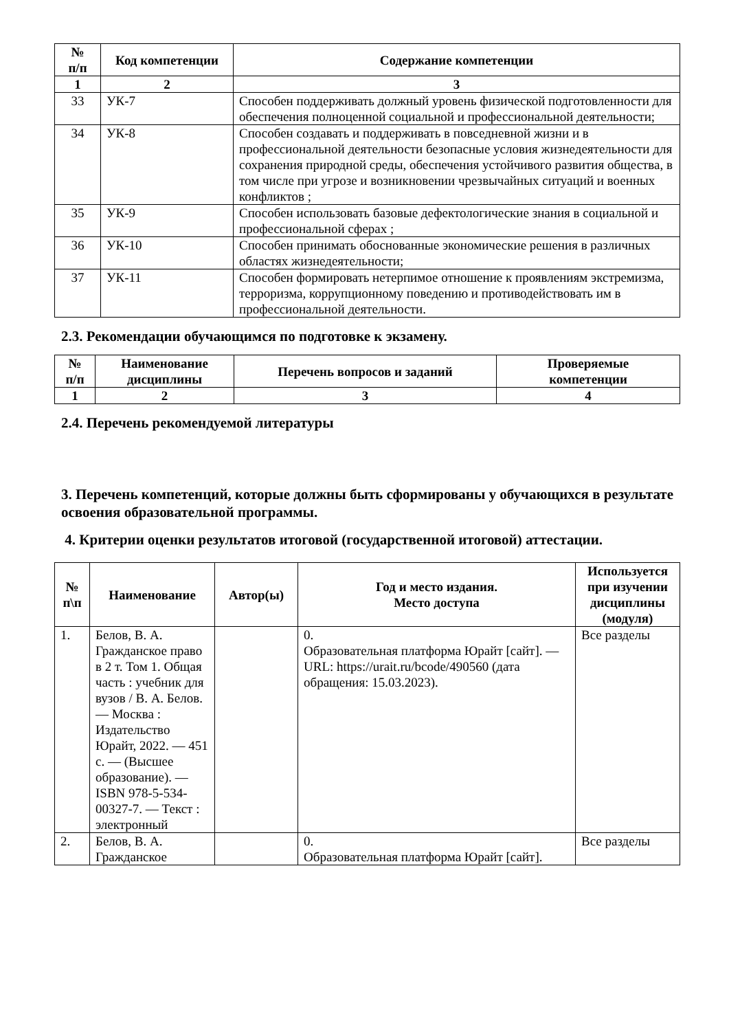| № п/п | Код компетенции | Содержание компетенции |
| --- | --- | --- |
| 1 | 2 | 3 |
| 33 | УК-7 | Способен поддерживать должный уровень физической подготовленности для обеспечения полноценной социальной и профессиональной деятельности; |
| 34 | УК-8 | Способен создавать и поддерживать в повседневной жизни и в профессиональной деятельности безопасные условия жизнедеятельности для сохранения природной среды, обеспечения устойчивого развития общества, в том числе при угрозе и возникновении чрезвычайных ситуаций и военных конфликтов ; |
| 35 | УК-9 | Способен использовать базовые дефектологические знания в социальной и профессиональной сферах ; |
| 36 | УК-10 | Способен принимать обоснованные экономические решения в различных областях жизнедеятельности; |
| 37 | УК-11 | Способен формировать нетерпимое отношение к проявлениям экстремизма, терроризма, коррупционному поведению и противодействовать им в профессиональной деятельности. |
2.3. Рекомендации обучающимся по подготовке к экзамену.
| № п/п | Наименование дисциплины | Перечень вопросов и заданий | Проверяемые компетенции |
| --- | --- | --- | --- |
| 1 | 2 | 3 | 4 |
2.4. Перечень рекомендуемой литературы
3. Перечень компетенций, которые должны быть сформированы у обучающихся в результате освоения образовательной программы.
4. Критерии оценки результатов итоговой (государственной итоговой) аттестации.
| № п\п | Наименование | Автор(ы) | Год и место издания. Место доступа | Используется при изучении дисциплины (модуля) |
| --- | --- | --- | --- | --- |
| 1. | Белов, В. А. Гражданское право в 2 т. Том 1. Общая часть : учебник для вузов / В. А. Белов. — Москва : Издательство Юрайт, 2022. — 451 с. — (Высшее образование). — ISBN 978-5-534-00327-7. — Текст : электронный | | 0. Образовательная платформа Юрайт [сайт]. — URL: https://urait.ru/bcode/490560 (дата обращения: 15.03.2023). | Все разделы |
| 2. | Белов, В. А. Гражданское | | 0. Образовательная платформа Юрайт [сайт]. | Все разделы |